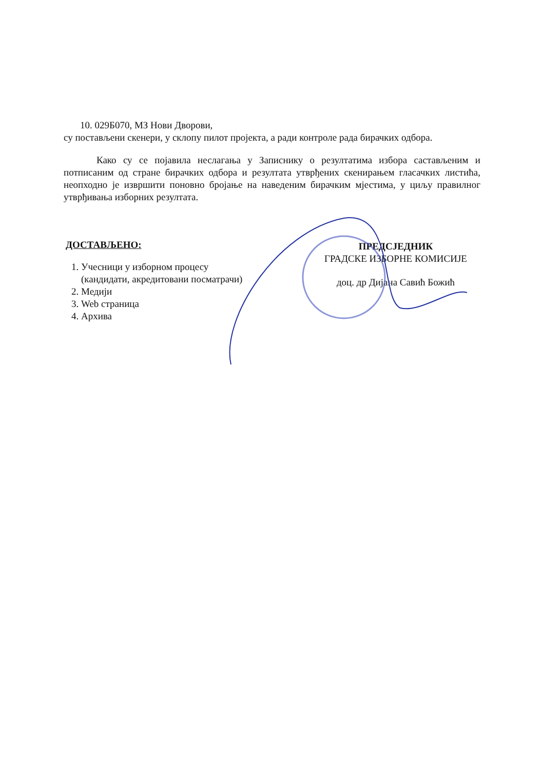10. 029Б070, МЗ Нови Дворови,
су постављени скенери, у склопу пилот пројекта, а ради контроле рада бирачких одбора.
Како су се појавила неслагања у Записнику о резултатима избора састављеним и потписаним од стране бирачких одбора и резултата утврђених скенирањем гласачких листића, неопходно је извршити поновно бројање на наведеним бирачким мјестима, у циљу правилног утврђивања изборних резултата.
ДОСТАВЉЕНО:
1. Учесници у изборном процесу
(кандидати, акредитовани посматрачи)
2. Медији
3. Web страница
4. Архива
ПРЕДСЈЕДНИК
ГРАДСКЕ ИЗБОРНЕ КОМИСИЈЕ
доц. др Дијана Савић Божић